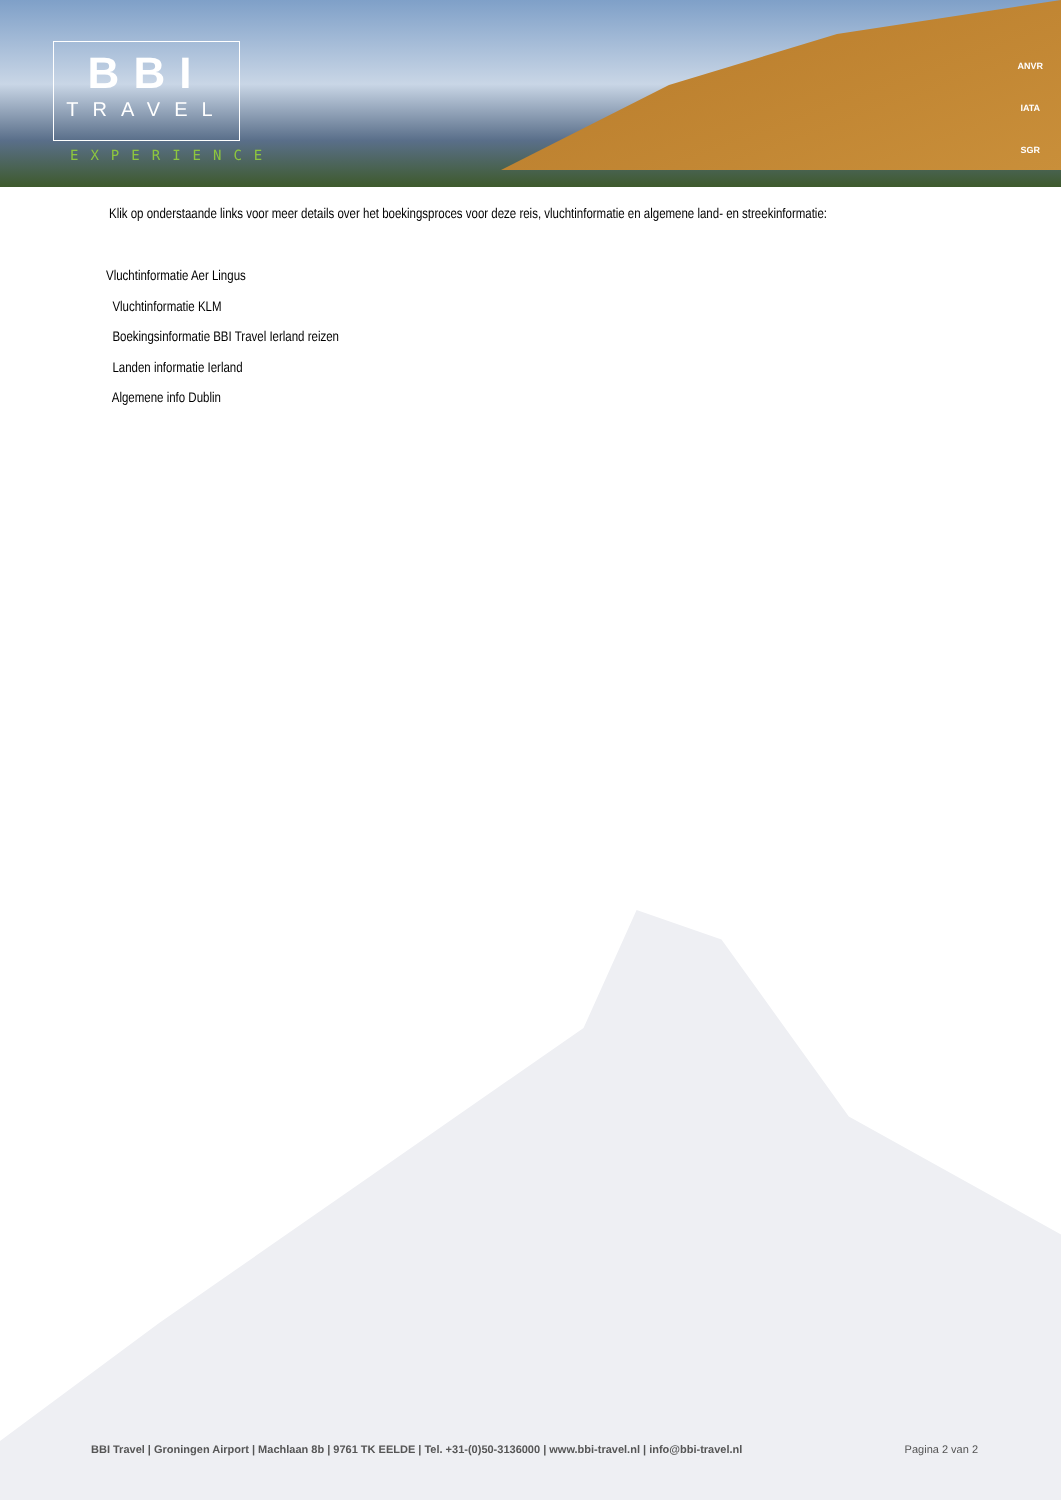BBI
TRAVEL
EXPERIENCE
ANVR
IATA
SGR
Klik op onderstaande links voor meer details over het boekingsproces voor deze reis, vluchtinformatie en algemene land- en streekinformatie:
Vluchtinformatie Aer Lingus
Vluchtinformatie KLM
Boekingsinformatie BBI Travel Ierland reizen
Landen informatie Ierland
Algemene info Dublin
BBI Travel | Groningen Airport | Machlaan 8b | 9761 TK EELDE | Tel. +31-(0)50-3136000 | www.bbi-travel.nl | info@bbi-travel.nl Pagina 2 van 2